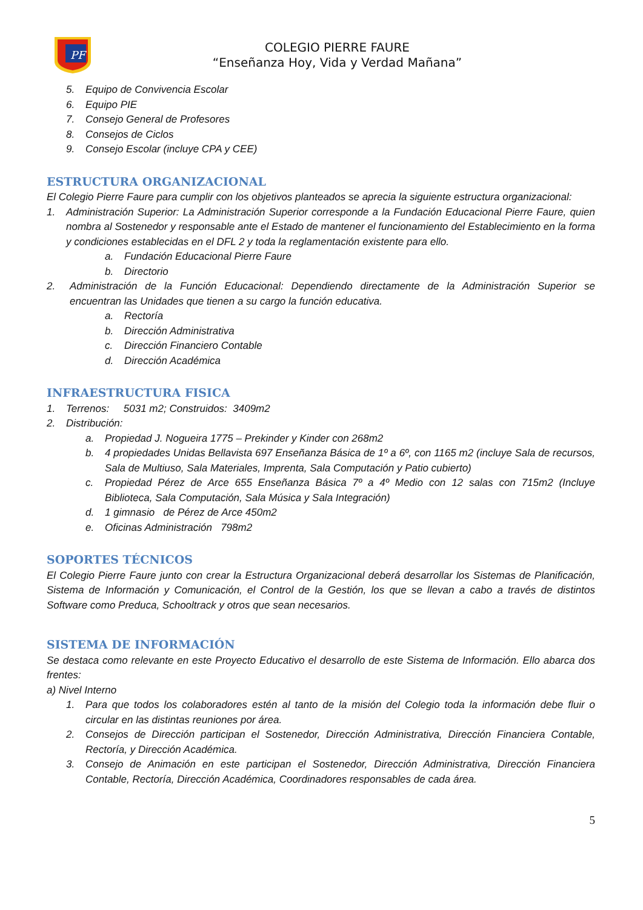PF
COLEGIO PIERRE FAURE
“Enseñanza Hoy, Vida y Verdad Mañana”
5. Equipo de Convivencia Escolar
6. Equipo PIE
7. Consejo General de Profesores
8. Consejos de Ciclos
9. Consejo Escolar (incluye CPA y CEE)
ESTRUCTURA ORGANIZACIONAL
El Colegio Pierre Faure para cumplir con los objetivos planteados se aprecia la siguiente estructura organizacional:
1. Administración Superior: La Administración Superior corresponde a la Fundación Educacional Pierre Faure, quien nombra al Sostenedor y responsable ante el Estado de mantener el funcionamiento del Establecimiento en la forma y condiciones establecidas en el DFL 2 y toda la reglamentación existente para ello.
a. Fundación Educacional Pierre Faure
b. Directorio
2. Administración de la Función Educacional: Dependiendo directamente de la Administración Superior se encuentran las Unidades que tienen a su cargo la función educativa.
a. Rectoría
b. Dirección Administrativa
c. Dirección Financiero Contable
d. Dirección Académica
INFRAESTRUCTURA FISICA
1. Terrenos: 5031 m2; Construidos: 3409m2
2. Distribución:
a. Propiedad J. Nogueira 1775 – Prekinder y Kinder con 268m2
b. 4 propiedades Unidas Bellavista 697 Enseñanza Básica de 1º a 6º, con 1165 m2 (incluye Sala de recursos, Sala de Multiuso, Sala Materiales, Imprenta, Sala Computación y Patio cubierto)
c. Propiedad Pérez de Arce 655 Enseñanza Básica 7º a 4º Medio con 12 salas con 715m2 (Incluye Biblioteca, Sala Computación, Sala Música y Sala Integración)
d. 1 gimnasio de Pérez de Arce 450m2
e. Oficinas Administración 798m2
SOPORTES TÉCNICOS
El Colegio Pierre Faure junto con crear la Estructura Organizacional deberá desarrollar los Sistemas de Planificación, Sistema de Información y Comunicación, el Control de la Gestión, los que se llevan a cabo a través de distintos Software como Preduca, Schooltrack y otros que sean necesarios.
SISTEMA DE INFORMACIÓN
Se destaca como relevante en este Proyecto Educativo el desarrollo de este Sistema de Información. Ello abarca dos frentes:
a) Nivel Interno
1. Para que todos los colaboradores estén al tanto de la misión del Colegio toda la información debe fluir o circular en las distintas reuniones por área.
2. Consejos de Dirección participan el Sostenedor, Dirección Administrativa, Dirección Financiera Contable, Rectoría, y Dirección Académica.
3. Consejo de Animación en este participan el Sostenedor, Dirección Administrativa, Dirección Financiera Contable, Rectoría, Dirección Académica, Coordinadores responsables de cada área.
5